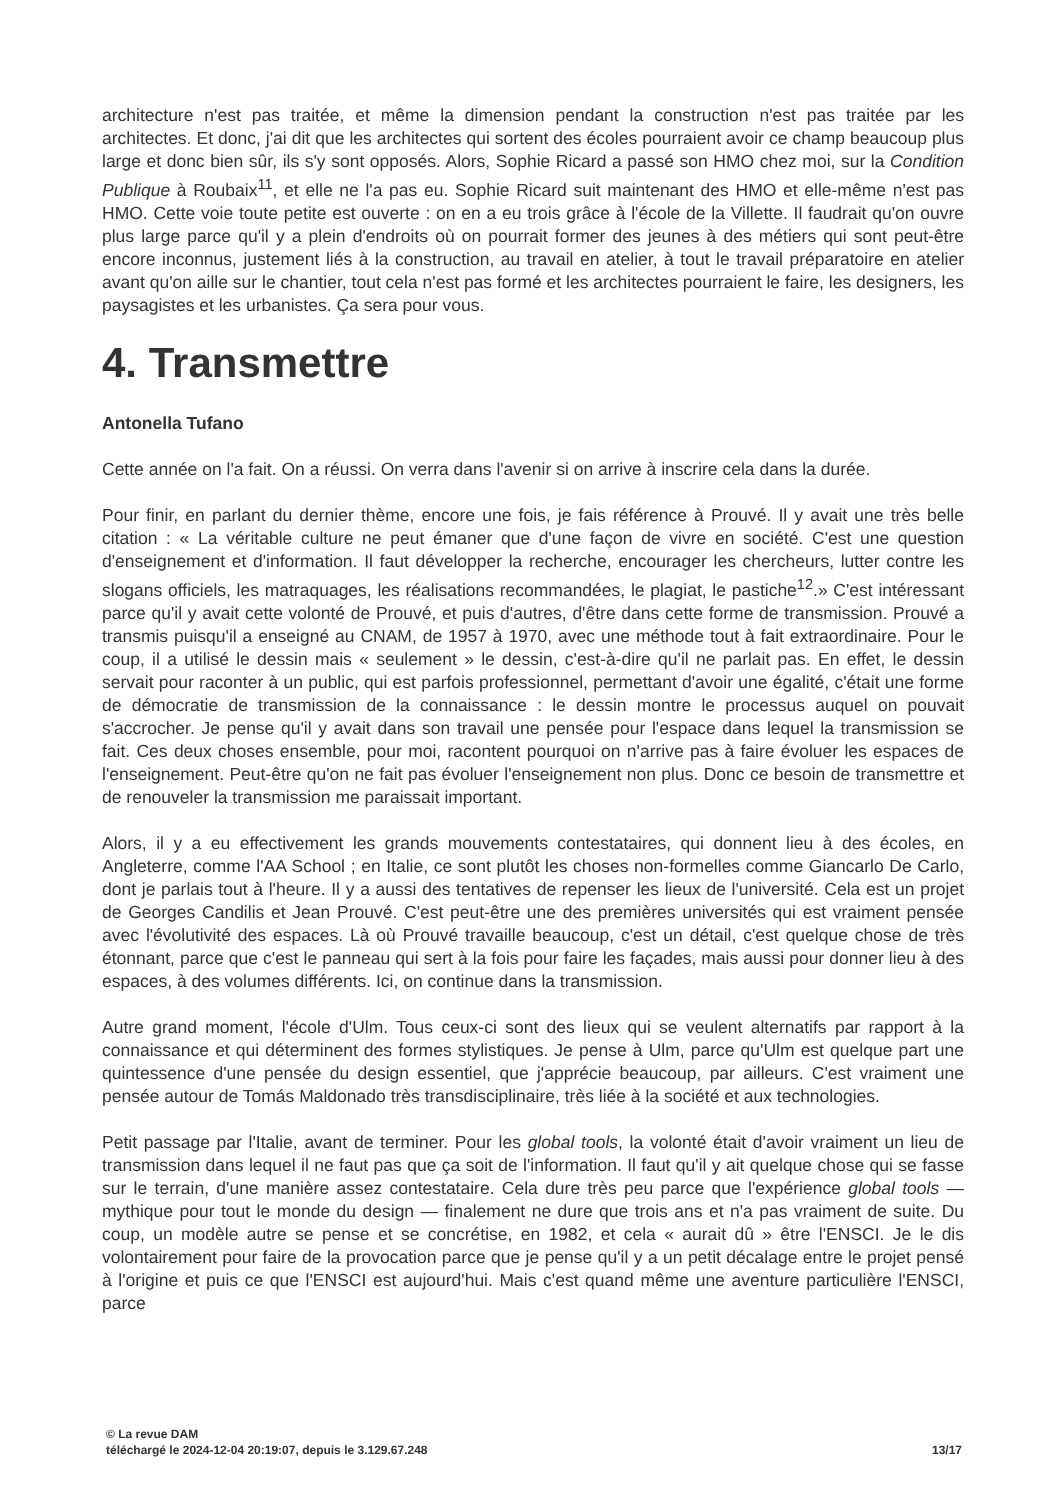architecture n'est pas traitée, et même la dimension pendant la construction n'est pas traitée par les architectes. Et donc, j'ai dit que les architectes qui sortent des écoles pourraient avoir ce champ beaucoup plus large et donc bien sûr, ils s'y sont opposés. Alors, Sophie Ricard a passé son HMO chez moi, sur la Condition Publique à Roubaix<sup>11</sup>, et elle ne l'a pas eu. Sophie Ricard suit maintenant des HMO et elle-même n'est pas HMO. Cette voie toute petite est ouverte : on en a eu trois grâce à l'école de la Villette. Il faudrait qu'on ouvre plus large parce qu'il y a plein d'endroits où on pourrait former des jeunes à des métiers qui sont peut-être encore inconnus, justement liés à la construction, au travail en atelier, à tout le travail préparatoire en atelier avant qu'on aille sur le chantier, tout cela n'est pas formé et les architectes pourraient le faire, les designers, les paysagistes et les urbanistes. Ça sera pour vous.
4. Transmettre
Antonella Tufano
Cette année on l'a fait. On a réussi. On verra dans l'avenir si on arrive à inscrire cela dans la durée.
Pour finir, en parlant du dernier thème, encore une fois, je fais référence à Prouvé. Il y avait une très belle citation : « La véritable culture ne peut émaner que d'une façon de vivre en société. C'est une question d'enseignement et d'information. Il faut développer la recherche, encourager les chercheurs, lutter contre les slogans officiels, les matraquages, les réalisations recommandées, le plagiat, le pastiche<sup>12</sup>.» C'est intéressant parce qu'il y avait cette volonté de Prouvé, et puis d'autres, d'être dans cette forme de transmission. Prouvé a transmis puisqu'il a enseigné au CNAM, de 1957 à 1970, avec une méthode tout à fait extraordinaire. Pour le coup, il a utilisé le dessin mais « seulement » le dessin, c'est-à-dire qu'il ne parlait pas. En effet, le dessin servait pour raconter à un public, qui est parfois professionnel, permettant d'avoir une égalité, c'était une forme de démocratie de transmission de la connaissance : le dessin montre le processus auquel on pouvait s'accrocher. Je pense qu'il y avait dans son travail une pensée pour l'espace dans lequel la transmission se fait. Ces deux choses ensemble, pour moi, racontent pourquoi on n'arrive pas à faire évoluer les espaces de l'enseignement. Peut-être qu'on ne fait pas évoluer l'enseignement non plus. Donc ce besoin de transmettre et de renouveler la transmission me paraissait important.
Alors, il y a eu effectivement les grands mouvements contestataires, qui donnent lieu à des écoles, en Angleterre, comme l'AA School ; en Italie, ce sont plutôt les choses non-formelles comme Giancarlo De Carlo, dont je parlais tout à l'heure. Il y a aussi des tentatives de repenser les lieux de l'université. Cela est un projet de Georges Candilis et Jean Prouvé. C'est peut-être une des premières universités qui est vraiment pensée avec l'évolutivité des espaces. Là où Prouvé travaille beaucoup, c'est un détail, c'est quelque chose de très étonnant, parce que c'est le panneau qui sert à la fois pour faire les façades, mais aussi pour donner lieu à des espaces, à des volumes différents. Ici, on continue dans la transmission.
Autre grand moment, l'école d'Ulm. Tous ceux-ci sont des lieux qui se veulent alternatifs par rapport à la connaissance et qui déterminent des formes stylistiques. Je pense à Ulm, parce qu'Ulm est quelque part une quintessence d'une pensée du design essentiel, que j'apprécie beaucoup, par ailleurs. C'est vraiment une pensée autour de Tomás Maldonado très transdisciplinaire, très liée à la société et aux technologies.
Petit passage par l'Italie, avant de terminer. Pour les global tools, la volonté était d'avoir vraiment un lieu de transmission dans lequel il ne faut pas que ça soit de l'information. Il faut qu'il y ait quelque chose qui se fasse sur le terrain, d'une manière assez contestataire. Cela dure très peu parce que l'expérience global tools — mythique pour tout le monde du design — finalement ne dure que trois ans et n'a pas vraiment de suite. Du coup, un modèle autre se pense et se concrétise, en 1982, et cela « aurait dû » être l'ENSCI. Je le dis volontairement pour faire de la provocation parce que je pense qu'il y a un petit décalage entre le projet pensé à l'origine et puis ce que l'ENSCI est aujourd'hui. Mais c'est quand même une aventure particulière l'ENSCI, parce
© La revue DAM
téléchargé le 2024-12-04 20:19:07, depuis le 3.129.67.248
13/17